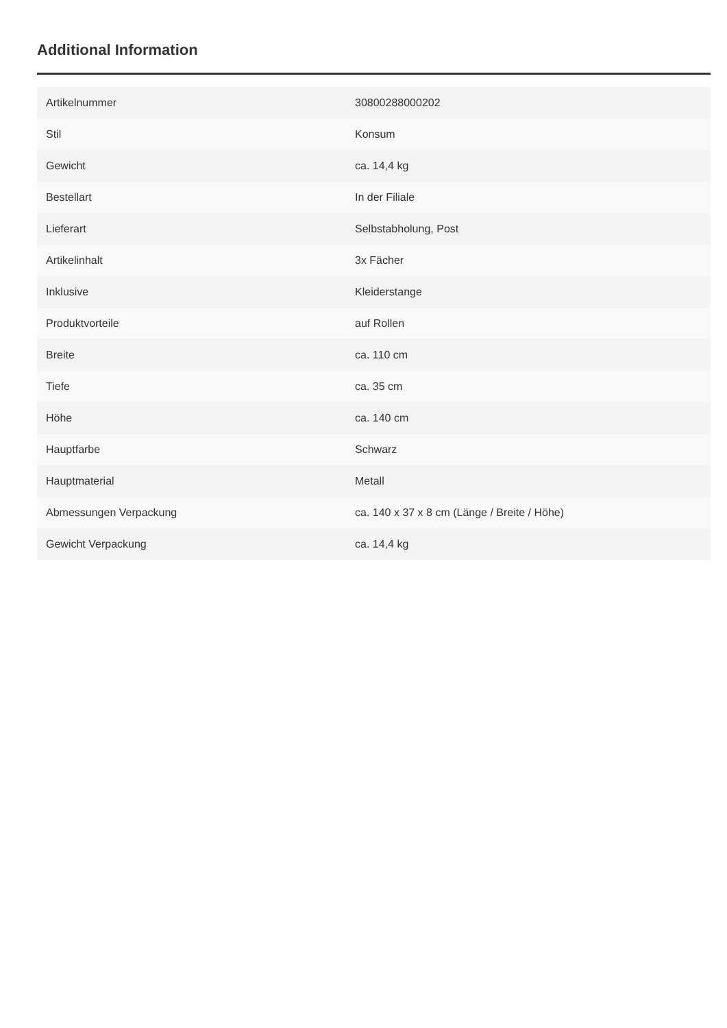Additional Information
| Artikelnummer | 30800288000202 |
| Stil | Konsum |
| Gewicht | ca. 14,4 kg |
| Bestellart | In der Filiale |
| Lieferart | Selbstabholung, Post |
| Artikelinhalt | 3x Fächer |
| Inklusive | Kleiderstange |
| Produktvorteile | auf Rollen |
| Breite | ca. 110 cm |
| Tiefe | ca. 35 cm |
| Höhe | ca. 140 cm |
| Hauptfarbe | Schwarz |
| Hauptmaterial | Metall |
| Abmessungen Verpackung | ca. 140 x 37 x 8 cm (Länge / Breite / Höhe) |
| Gewicht Verpackung | ca. 14,4 kg |